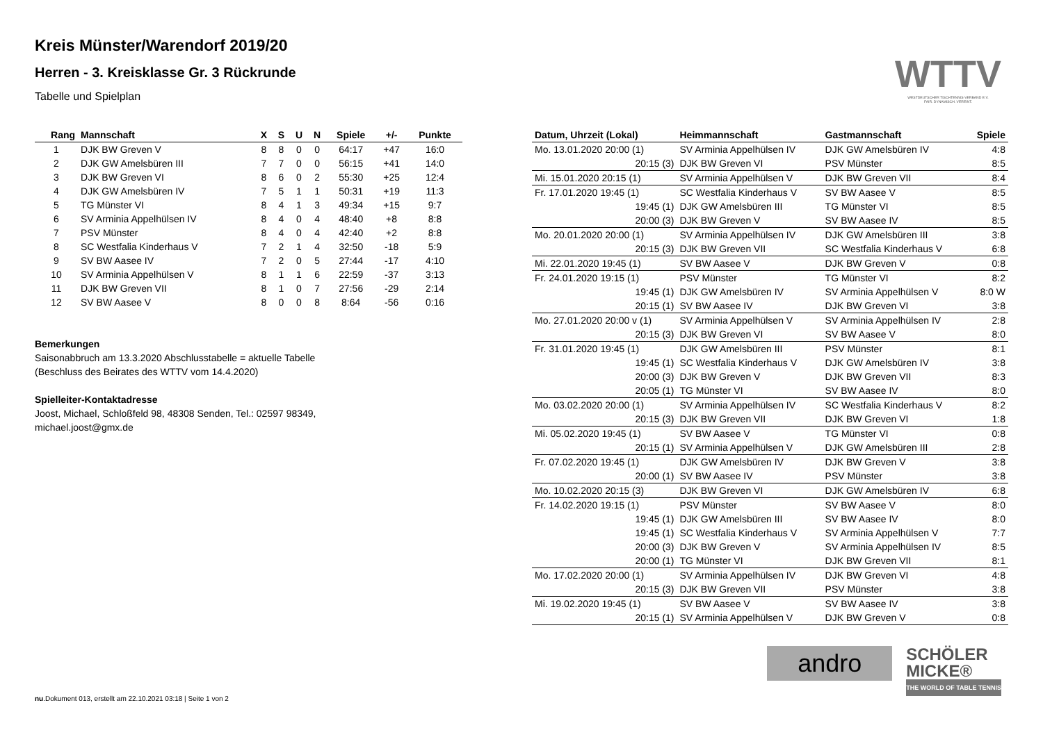Kreis Münster/Warendorf 2019/20
Herren - 3. Kreisklasse Gr. 3 Rückrunde
Tabelle und Spielplan
| Rang | Mannschaft | X | S | U | N | Spiele | +/- | Punkte |
| --- | --- | --- | --- | --- | --- | --- | --- | --- |
| 1 | DJK BW Greven V | 8 | 8 | 0 | 0 | 64:17 | +47 | 16:0 |
| 2 | DJK GW Amelsbüren III | 7 | 7 | 0 | 0 | 56:15 | +41 | 14:0 |
| 3 | DJK BW Greven VI | 8 | 6 | 0 | 2 | 55:30 | +25 | 12:4 |
| 4 | DJK GW Amelsbüren IV | 7 | 5 | 1 | 1 | 50:31 | +19 | 11:3 |
| 5 | TG Münster VI | 8 | 4 | 1 | 3 | 49:34 | +15 | 9:7 |
| 6 | SV Arminia Appelhülsen IV | 8 | 4 | 0 | 4 | 48:40 | +8 | 8:8 |
| 7 | PSV Münster | 8 | 4 | 0 | 4 | 42:40 | +2 | 8:8 |
| 8 | SC Westfalia Kinderhaus V | 7 | 2 | 1 | 4 | 32:50 | -18 | 5:9 |
| 9 | SV BW Aasee IV | 7 | 2 | 0 | 5 | 27:44 | -17 | 4:10 |
| 10 | SV Arminia Appelhülsen V | 8 | 1 | 1 | 6 | 22:59 | -37 | 3:13 |
| 11 | DJK BW Greven VII | 8 | 1 | 0 | 7 | 27:56 | -29 | 2:14 |
| 12 | SV BW Aasee V | 8 | 0 | 0 | 8 | 8:64 | -56 | 0:16 |
Bemerkungen
Saisonabbruch am 13.3.2020 Abschlusstabelle = aktuelle Tabelle
(Beschluss des Beirates des WTTV vom 14.4.2020)
Spielleiter-Kontaktadresse
Joost, Michael, Schloßfeld 98, 48308 Senden, Tel.: 02597 98349,
michael.joost@gmx.de
| Datum, Uhrzeit (Lokal) | Heimmannschaft | Gastmannschaft | Spiele |
| --- | --- | --- | --- |
| Mo. 13.01.2020 20:00 (1) | SV Arminia Appelhülsen IV | DJK GW Amelsbüren IV | 4:8 |
| 20:15 (3) | DJK BW Greven VI | PSV Münster | 8:5 |
| Mi. 15.01.2020 20:15 (1) | SV Arminia Appelhülsen V | DJK BW Greven VII | 8:4 |
| Fr. 17.01.2020 19:45 (1) | SC Westfalia Kinderhaus V | SV BW Aasee V | 8:5 |
| 19:45 (1) | DJK GW Amelsbüren III | TG Münster VI | 8:5 |
| 20:00 (3) | DJK BW Greven V | SV BW Aasee IV | 8:5 |
| Mo. 20.01.2020 20:00 (1) | SV Arminia Appelhülsen IV | DJK GW Amelsbüren III | 3:8 |
| 20:15 (3) | DJK BW Greven VII | SC Westfalia Kinderhaus V | 6:8 |
| Mi. 22.01.2020 19:45 (1) | SV BW Aasee V | DJK BW Greven V | 0:8 |
| Fr. 24.01.2020 19:15 (1) | PSV Münster | TG Münster VI | 8:2 |
| 19:45 (1) | DJK GW Amelsbüren IV | SV Arminia Appelhülsen V | 8:0 W |
| 20:15 (1) | SV BW Aasee IV | DJK BW Greven VI | 3:8 |
| Mo. 27.01.2020 20:00 v (1) | SV Arminia Appelhülsen V | SV Arminia Appelhülsen IV | 2:8 |
| 20:15 (3) | DJK BW Greven VI | SV BW Aasee V | 8:0 |
| Fr. 31.01.2020 19:45 (1) | DJK GW Amelsbüren III | PSV Münster | 8:1 |
| 19:45 (1) | SC Westfalia Kinderhaus V | DJK GW Amelsbüren IV | 3:8 |
| 20:00 (3) | DJK BW Greven V | DJK BW Greven VII | 8:3 |
| 20:05 (1) | TG Münster VI | SV BW Aasee IV | 8:0 |
| Mo. 03.02.2020 20:00 (1) | SV Arminia Appelhülsen IV | SC Westfalia Kinderhaus V | 8:2 |
| 20:15 (3) | DJK BW Greven VII | DJK BW Greven VI | 1:8 |
| Mi. 05.02.2020 19:45 (1) | SV BW Aasee V | TG Münster VI | 0:8 |
| 20:15 (1) | SV Arminia Appelhülsen V | DJK GW Amelsbüren III | 2:8 |
| Fr. 07.02.2020 19:45 (1) | DJK GW Amelsbüren IV | DJK BW Greven V | 3:8 |
| 20:00 (1) | SV BW Aasee IV | PSV Münster | 3:8 |
| Mo. 10.02.2020 20:15 (3) | DJK BW Greven VI | DJK GW Amelsbüren IV | 6:8 |
| Fr. 14.02.2020 19:15 (1) | PSV Münster | SV BW Aasee V | 8:0 |
| 19:45 (1) | DJK GW Amelsbüren III | SV BW Aasee IV | 8:0 |
| 19:45 (1) | SC Westfalia Kinderhaus V | SV Arminia Appelhülsen V | 7:7 |
| 20:00 (3) | DJK BW Greven V | SV Arminia Appelhülsen IV | 8:5 |
| 20:00 (1) | TG Münster VI | DJK BW Greven VII | 8:1 |
| Mo. 17.02.2020 20:00 (1) | SV Arminia Appelhülsen IV | DJK BW Greven VI | 4:8 |
| 20:15 (3) | DJK BW Greven VII | PSV Münster | 3:8 |
| Mi. 19.02.2020 19:45 (1) | SV BW Aasee V | SV BW Aasee IV | 3:8 |
| 20:15 (1) | SV Arminia Appelhülsen V | DJK BW Greven V | 0:8 |
WTTV
WESTDEUTSCHER TISCHTENNIS-VERBAND E.V.
FAIR. DYNAMISCH. VEREINT.
andro
SCHÖLER
MICKE®
THE WORLD OF TABLE TENNIS
nu.Dokument 013, erstellt am 22.10.2021 03:18 | Seite 1 von 2